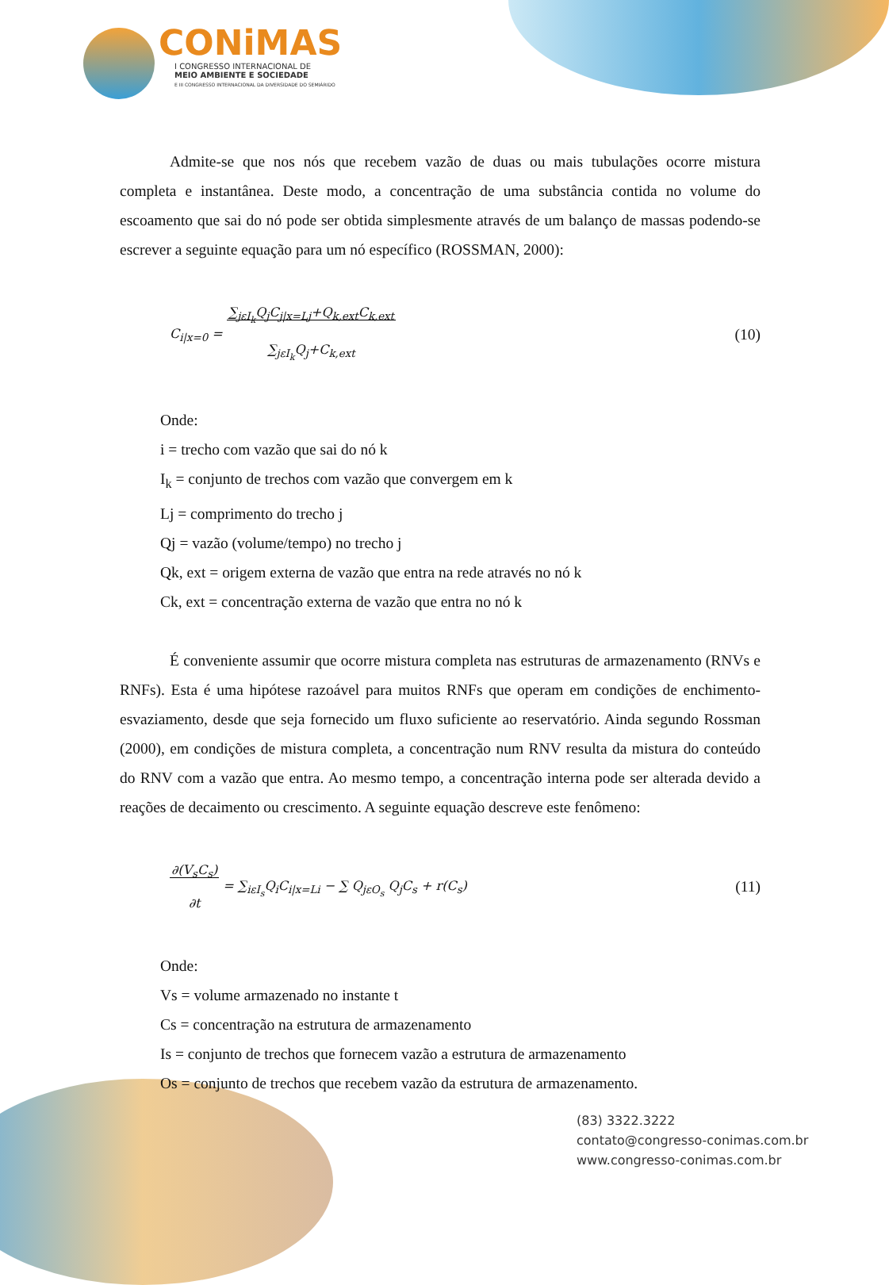CONiMAS
I CONGRESSO INTERNACIONAL DE
MEIO AMBIENTE E SOCIEDADE
E III CONGRESSO INTERNACIONAL DA DIVERSIDADE DO SEMIÁRIDO
Admite-se que nos nós que recebem vazão de duas ou mais tubulações ocorre mistura completa e instantânea. Deste modo, a concentração de uma substância contida no volume do escoamento que sai do nó pode ser obtida simplesmente através de um balanço de massas podendo-se escrever a seguinte equação para um nó específico (ROSSMAN, 2000):
C<sub>i|x=0</sub> = ∑<sub>jεI<sub>k</sub></sub>Q<sub>j</sub>C<sub>j|x=Lj</sub>+Q<sub>k,ext</sub>C<sub>k,ext</sub>
∑<sub>jεI<sub>k</sub></sub>Q<sub>j</sub>+C<sub>k,ext</sub> (10)
Onde:
i = trecho com vazão que sai do nó k
I<sub>k</sub> = conjunto de trechos com vazão que convergem em k
Lj = comprimento do trecho j
Qj = vazão (volume/tempo) no trecho j
Qk, ext = origem externa de vazão que entra na rede através no nó k
Ck, ext = concentração externa de vazão que entra no nó k
É conveniente assumir que ocorre mistura completa nas estruturas de armazenamento (RNVs e RNFs). Esta é uma hipótese razoável para muitos RNFs que operam em condições de enchimento-esvaziamento, desde que seja fornecido um fluxo suficiente ao reservatório. Ainda segundo Rossman (2000), em condições de mistura completa, a concentração num RNV resulta da mistura do conteúdo do RNV com a vazão que entra. Ao mesmo tempo, a concentração interna pode ser alterada devido a reações de decaimento ou crescimento. A seguinte equação descreve este fenômeno:
∂(V<sub>s</sub>C<sub>s</sub>)
∂t = ∑<sub>iεI<sub>s</sub></sub>Q<sub>i</sub>C<sub>i|x=Li</sub> − ∑ Q<sub>jεO<sub>s</sub></sub> Q<sub>j</sub>C<sub>s</sub> + r(C<sub>s</sub>) (11)
Onde:
Vs = volume armazenado no instante t
Cs = concentração na estrutura de armazenamento
Is = conjunto de trechos que fornecem vazão a estrutura de armazenamento
Os = conjunto de trechos que recebem vazão da estrutura de armazenamento.
(83) 3322.3222
contato@congresso-conimas.com.br
www.congresso-conimas.com.br